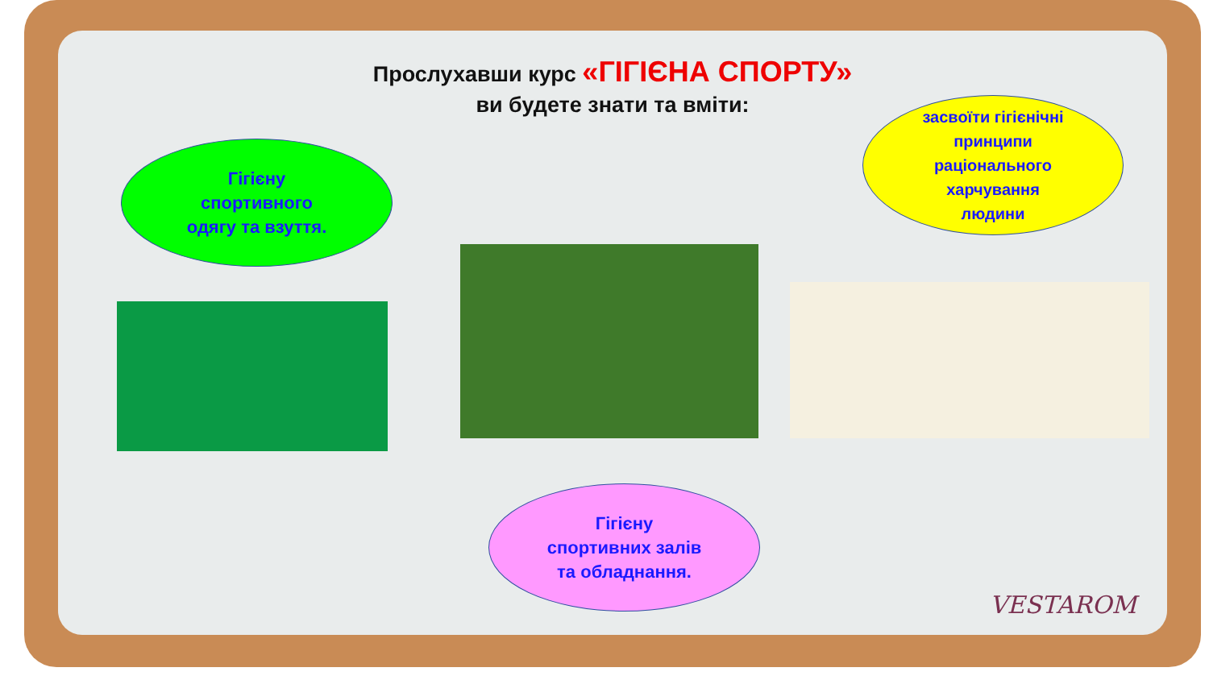Прослухавши курс «ГІГІЄНА СПОРТУ»
ви будете знати та вміти:
Гігієну
спортивного
одягу та взуття.
засвоїти гігієнічні
принципи
раціонального
харчування
людини
Гігієну
спортивних залів
та обладнання.
VESTAROM